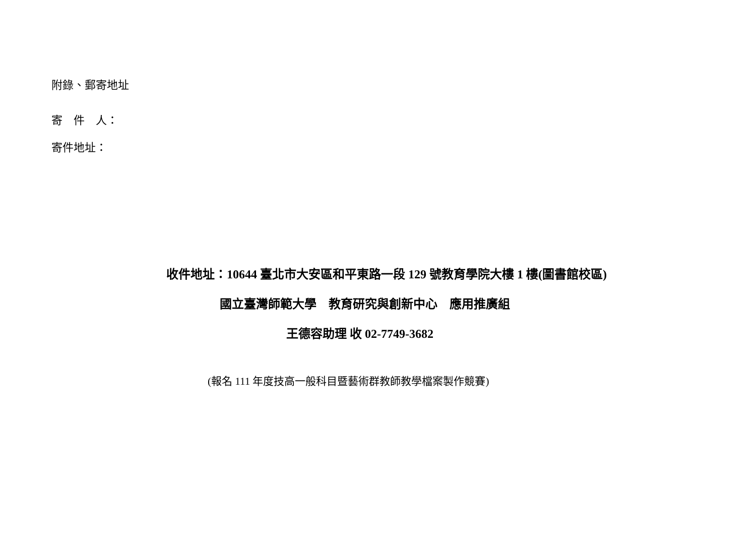附錄、郵寄地址
寄　件　人：
寄件地址：
收件地址：10644 臺北市大安區和平東路一段 129 號教育學院大樓 1 樓(圖書館校區)
國立臺灣師範大學　教育研究與創新中心　應用推廣組
王德容助理 收 02-7749-3682
(報名 111 年度技高一般科目暨藝術群教師教學檔案製作競賽)